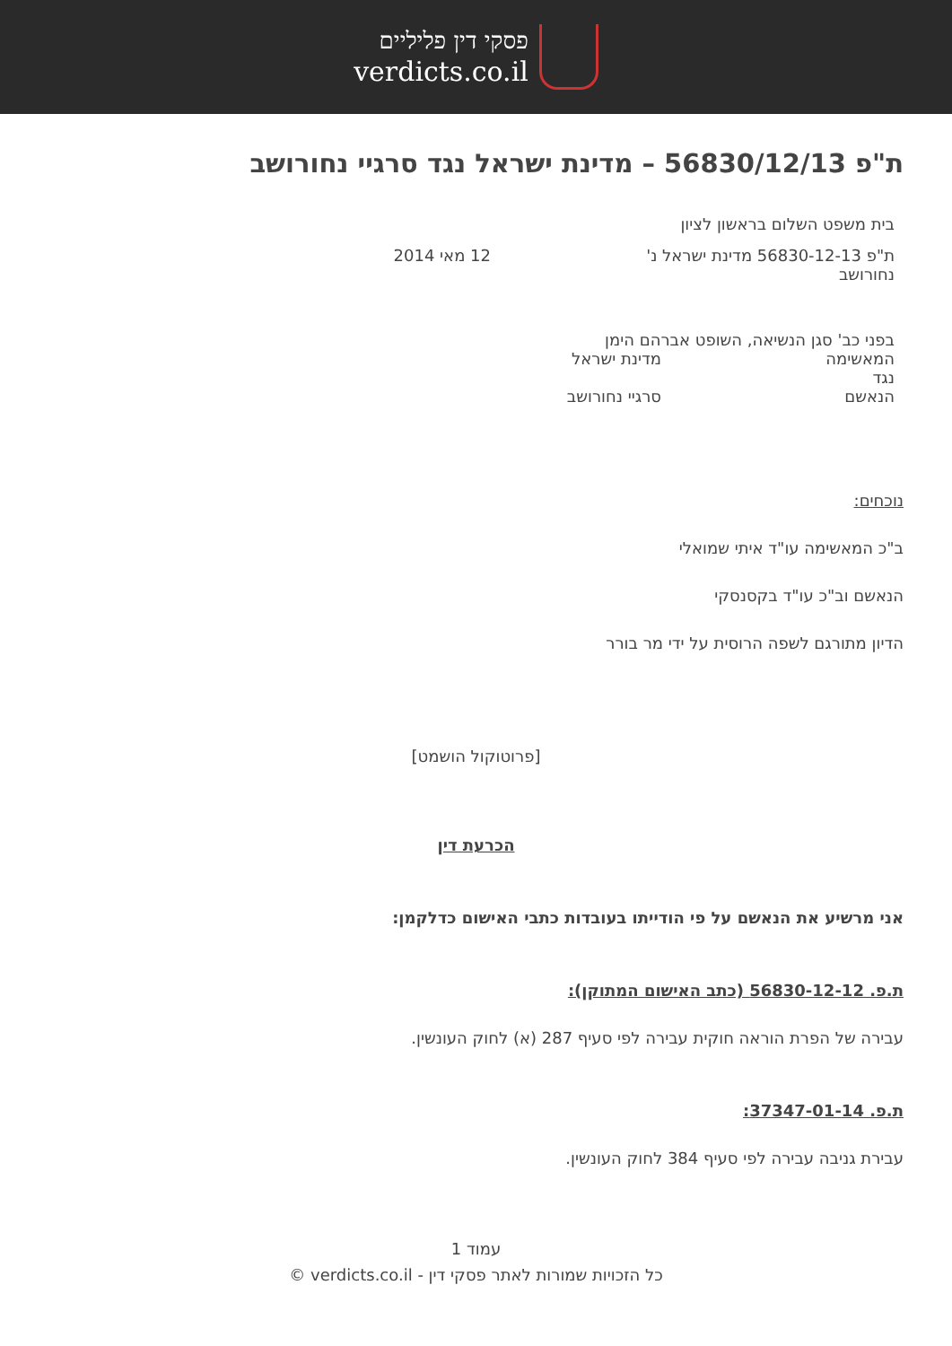פסקי דין פליליים
verdicts.co.il
ת"פ 56830/12/13 – מדינת ישראל נגד סרגיי נחורושב
בית משפט השלום בראשון לציון
ת"פ 56830-12-13 מדינת ישראל נ' נחורושב
12 מאי 2014
בפני כב' סגן הנשיאה, השופט אברהם הימן
המאשימה מדינת ישראל
נגד
הנאשם סרגיי נחורושב
נוכחים:
ב"כ המאשימה עו"ד איתי שמואלי
הנאשם וב"כ עו"ד בקסנסקי
הדיון מתורגם לשפה הרוסית על ידי מר בורר
[פרוטוקול הושמט]
הכרעת דין
אני מרשיע את הנאשם על פי הודייתו בעובדות כתבי האישום כדלקמן:
ת.פ. 56830-12-12 (כתב האישום המתוקן):
עבירה של הפרת הוראה חוקית עבירה לפי סעיף 287 (א) לחוק העונשין.
ת.פ. 37347-01-14:
עבירת גניבה עבירה לפי סעיף 384 לחוק העונשין.
עמוד 1
כל הזכויות שמורות לאתר פסקי דין - verdicts.co.il ©